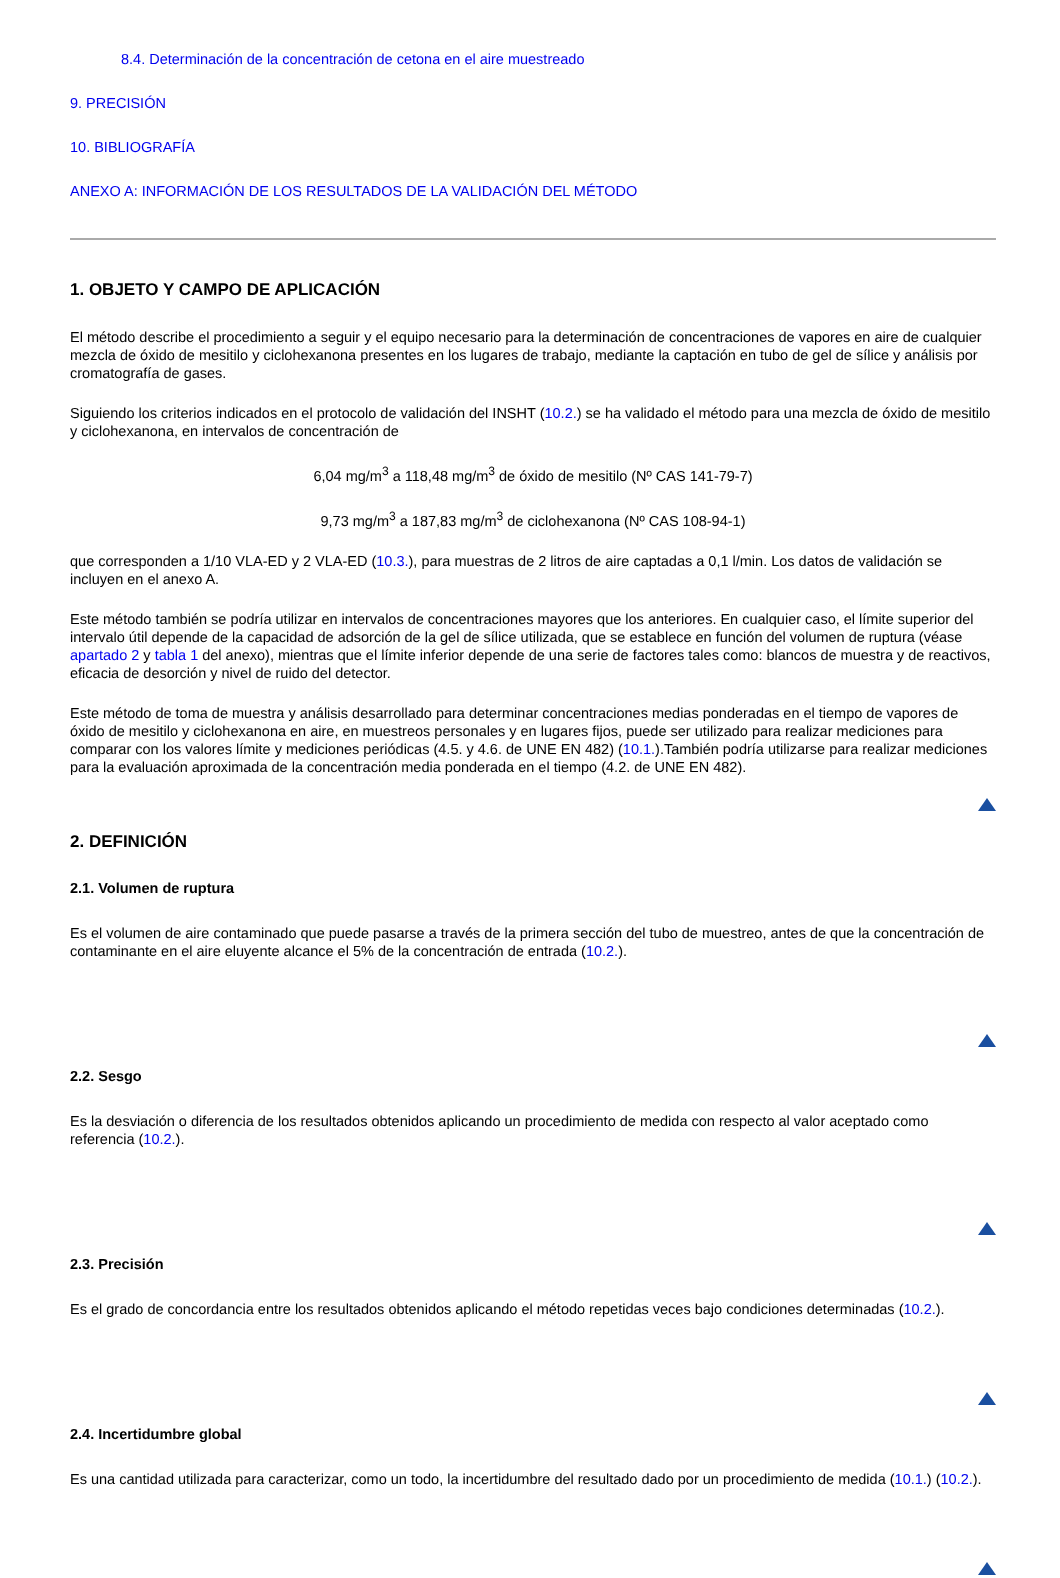8.4. Determinación de la concentración de cetona en el aire muestreado
9. PRECISIÓN
10. BIBLIOGRAFÍA
ANEXO A: INFORMACIÓN DE LOS RESULTADOS DE LA VALIDACIÓN DEL MÉTODO
1. OBJETO Y CAMPO DE APLICACIÓN
El método describe el procedimiento a seguir y el equipo necesario para la determinación de concentraciones de vapores en aire de cualquier mezcla de óxido de mesitilo y ciclohexanona presentes en los lugares de trabajo, mediante la captación en tubo de gel de sílice y análisis por cromatografía de gases.
Siguiendo los criterios indicados en el protocolo de validación del INSHT (10.2.) se ha validado el método para una mezcla de óxido de mesitilo y ciclohexanona, en intervalos de concentración de
6,04 mg/m<sup>3</sup> a 118,48 mg/m<sup>3</sup> de óxido de mesitilo (Nº CAS 141-79-7)
9,73 mg/m<sup>3</sup> a 187,83 mg/m<sup>3</sup> de ciclohexanona (Nº CAS 108-94-1)
que corresponden a 1/10 VLA-ED y 2 VLA-ED (10.3.), para muestras de 2 litros de aire captadas a 0,1 l/min. Los datos de validación se incluyen en el anexo A.
Este método también se podría utilizar en intervalos de concentraciones mayores que los anteriores. En cualquier caso, el límite superior del intervalo útil depende de la capacidad de adsorción de la gel de sílice utilizada, que se establece en función del volumen de ruptura (véase apartado 2 y tabla 1 del anexo), mientras que el límite inferior depende de una serie de factores tales como: blancos de muestra y de reactivos, eficacia de desorción y nivel de ruido del detector.
Este método de toma de muestra y análisis desarrollado para determinar concentraciones medias ponderadas en el tiempo de vapores de óxido de mesitilo y ciclohexanona en aire, en muestreos personales y en lugares fijos, puede ser utilizado para realizar mediciones para comparar con los valores límite y mediciones periódicas (4.5. y 4.6. de UNE EN 482) (10.1.).También podría utilizarse para realizar mediciones para la evaluación aproximada de la concentración media ponderada en el tiempo (4.2. de UNE EN 482).
2. DEFINICIÓN
2.1. Volumen de ruptura
Es el volumen de aire contaminado que puede pasarse a través de la primera sección del tubo de muestreo, antes de que la concentración de contaminante en el aire eluyente alcance el 5% de la concentración de entrada (10.2.).
2.2. Sesgo
Es la desviación o diferencia de los resultados obtenidos aplicando un procedimiento de medida con respecto al valor aceptado como referencia (10.2.).
2.3. Precisión
Es el grado de concordancia entre los resultados obtenidos aplicando el método repetidas veces bajo condiciones determinadas (10.2.).
2.4. Incertidumbre global
Es una cantidad utilizada para caracterizar, como un todo, la incertidumbre del resultado dado por un procedimiento de medida (10.1.) (10.2.).